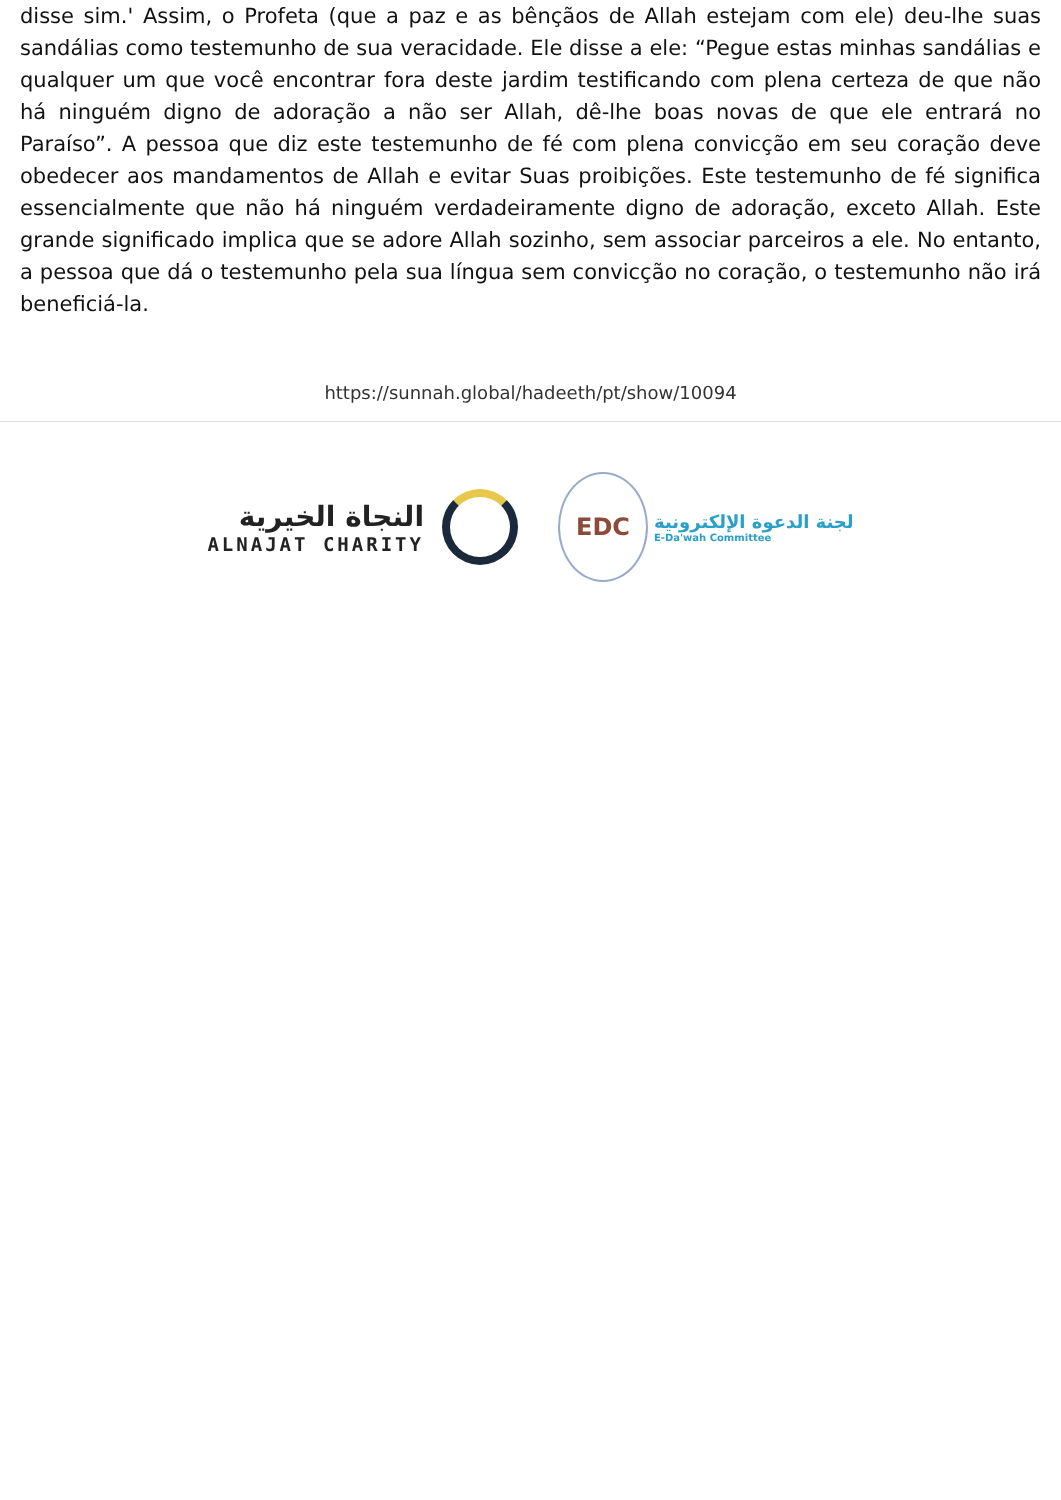disse sim.' Assim, o Profeta (que a paz e as bênçãos de Allah estejam com ele) deu-lhe suas sandálias como testemunho de sua veracidade. Ele disse a ele: “Pegue estas minhas sandálias e qualquer um que você encontrar fora deste jardim testificando com plena certeza de que não há ninguém digno de adoração a não ser Allah, dê-lhe boas novas de que ele entrará no Paraíso”. A pessoa que diz este testemunho de fé com plena convicção em seu coração deve obedecer aos mandamentos de Allah e evitar Suas proibições. Este testemunho de fé significa essencialmente que não há ninguém verdadeiramente digno de adoração, exceto Allah. Este grande significado implica que se adore Allah sozinho, sem associar parceiros a ele. No entanto, a pessoa que dá o testemunho pela sua língua sem convicção no coração, o testemunho não irá beneficiá-la.
https://sunnah.global/hadeeth/pt/show/10094
النجاة الخيرية
ALNAJAT CHARITY
EDC
لجنة الدعوة الإلكترونية
E-Da'wah Committee